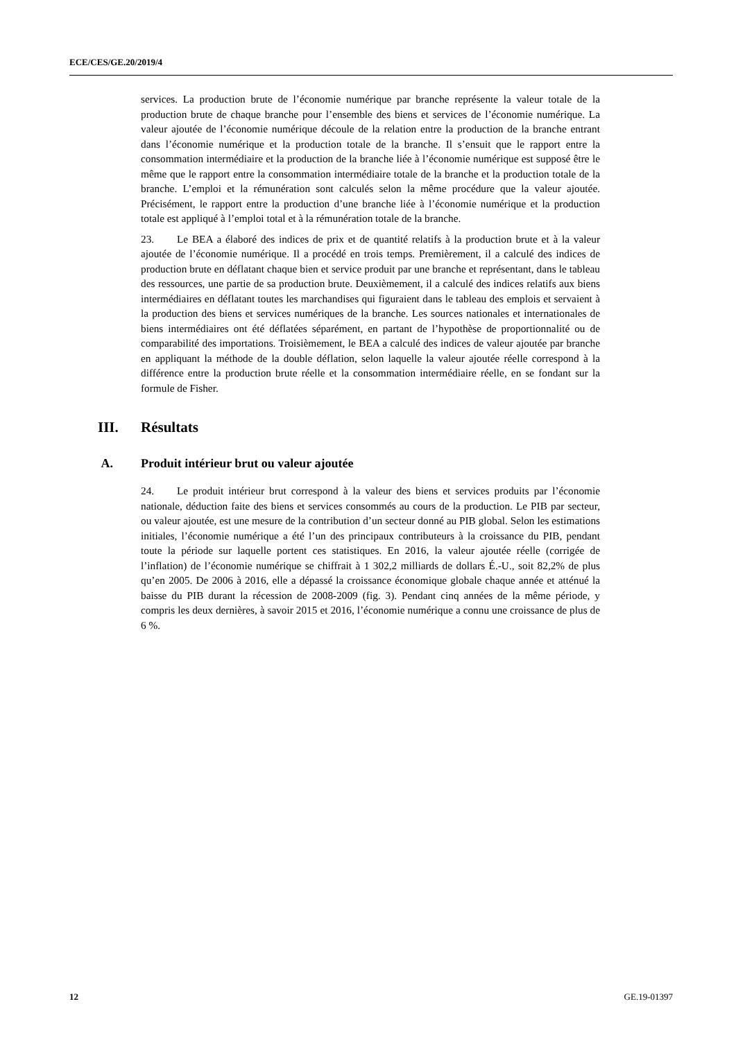ECE/CES/GE.20/2019/4
services. La production brute de l’économie numérique par branche représente la valeur totale de la production brute de chaque branche pour l’ensemble des biens et services de l’économie numérique. La valeur ajoutée de l’économie numérique découle de la relation entre la production de la branche entrant dans l’économie numérique et la production totale de la branche. Il s’ensuit que le rapport entre la consommation intermédiaire et la production de la branche liée à l’économie numérique est supposé être le même que le rapport entre la consommation intermédiaire totale de la branche et la production totale de la branche. L’emploi et la rémunération sont calculés selon la même procédure que la valeur ajoutée. Précisément, le rapport entre la production d’une branche liée à l’économie numérique et la production totale est appliqué à l’emploi total et à la rémunération totale de la branche.
23. Le BEA a élaboré des indices de prix et de quantité relatifs à la production brute et à la valeur ajoutée de l’économie numérique. Il a procédé en trois temps. Premièrement, il a calculé des indices de production brute en déflatant chaque bien et service produit par une branche et représentant, dans le tableau des ressources, une partie de sa production brute. Deuxièmement, il a calculé des indices relatifs aux biens intermédiaires en déflatant toutes les marchandises qui figuraient dans le tableau des emplois et servaient à la production des biens et services numériques de la branche. Les sources nationales et internationales de biens intermédiaires ont été déflatées séparément, en partant de l’hypothèse de proportionnalité ou de comparabilité des importations. Troisièmement, le BEA a calculé des indices de valeur ajoutée par branche en appliquant la méthode de la double déflation, selon laquelle la valeur ajoutée réelle correspond à la différence entre la production brute réelle et la consommation intermédiaire réelle, en se fondant sur la formule de Fisher.
III. Résultats
A. Produit intérieur brut ou valeur ajoutée
24. Le produit intérieur brut correspond à la valeur des biens et services produits par l’économie nationale, déduction faite des biens et services consommés au cours de la production. Le PIB par secteur, ou valeur ajoutée, est une mesure de la contribution d’un secteur donné au PIB global. Selon les estimations initiales, l’économie numérique a été l’un des principaux contributeurs à la croissance du PIB, pendant toute la période sur laquelle portent ces statistiques. En 2016, la valeur ajoutée réelle (corrigée de l’inflation) de l’économie numérique se chiffrait à 1 302,2 milliards de dollars É.-U., soit 82,2% de plus qu’en 2005. De 2006 à 2016, elle a dépassé la croissance économique globale chaque année et atténué la baisse du PIB durant la récession de 2008-2009 (fig. 3). Pendant cinq années de la même période, y compris les deux dernières, à savoir 2015 et 2016, l’économie numérique a connu une croissance de plus de 6 %.
12 GE.19-01397